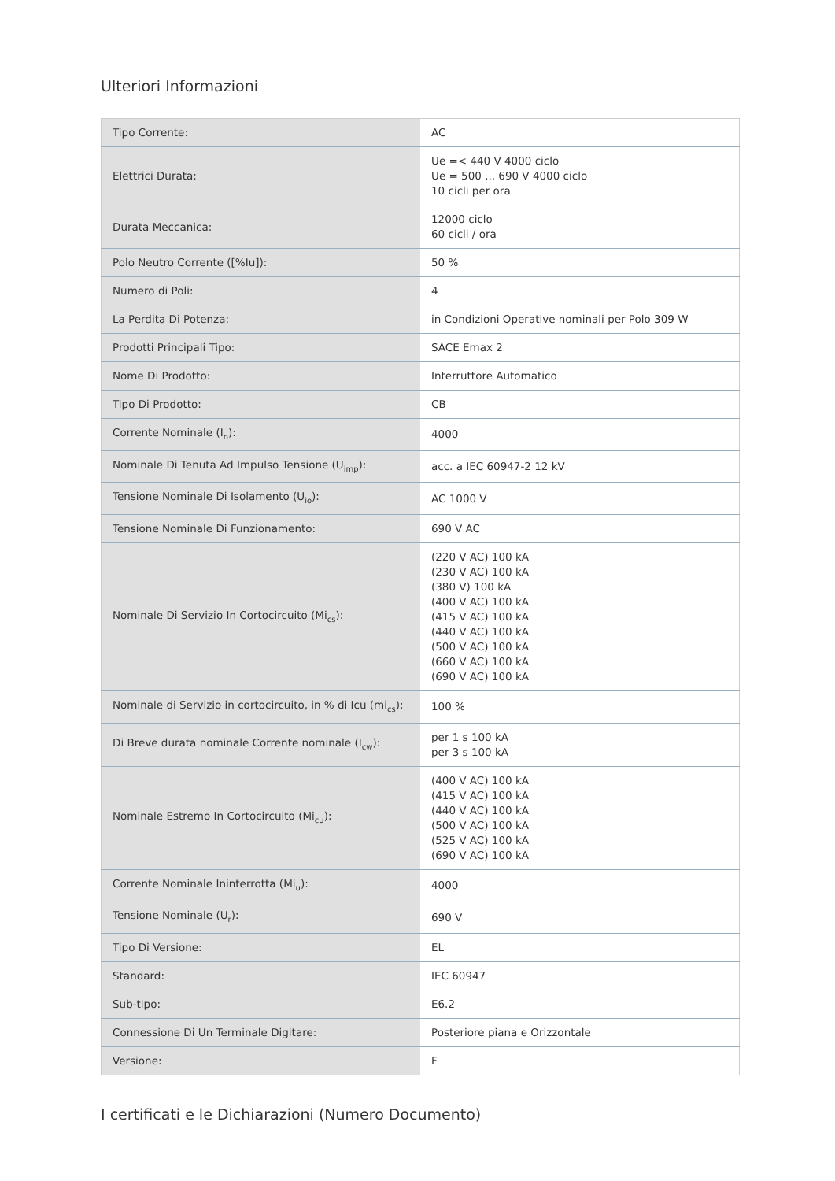Ulteriori Informazioni
| Tipo Corrente: | AC |
| Elettrici Durata: | Ue =< 440 V 4000 ciclo Ue = 500 ... 690 V 4000 ciclo 10 cicli per ora |
| Durata Meccanica: | 12000 ciclo 60 cicli / ora |
| Polo Neutro Corrente ([%Iu]): | 50 % |
| Numero di Poli: | 4 |
| La Perdita Di Potenza: | in Condizioni Operative nominali per Polo 309 W |
| Prodotti Principali Tipo: | SACE Emax 2 |
| Nome Di Prodotto: | Interruttore Automatico |
| Tipo Di Prodotto: | CB |
| Corrente Nominale (I<sub>n</sub>): | 4000 |
| Nominale Di Tenuta Ad Impulso Tensione (U<sub>imp</sub>): | acc. a IEC 60947-2 12 kV |
| Tensione Nominale Di Isolamento (U<sub>io</sub>): | AC 1000 V |
| Tensione Nominale Di Funzionamento: | 690 V AC |
| Nominale Di Servizio In Cortocircuito (Mi<sub>cs</sub>): | (220 V AC) 100 kA (230 V AC) 100 kA (380 V) 100 kA (400 V AC) 100 kA (415 V AC) 100 kA (440 V AC) 100 kA (500 V AC) 100 kA (660 V AC) 100 kA (690 V AC) 100 kA |
| Nominale di Servizio in cortocircuito, in % di Icu (mi<sub>cs</sub>): | 100 % |
| Di Breve durata nominale Corrente nominale (I<sub>cw</sub>): | per 1 s 100 kA per 3 s 100 kA |
| Nominale Estremo In Cortocircuito (Mi<sub>cu</sub>): | (400 V AC) 100 kA (415 V AC) 100 kA (440 V AC) 100 kA (500 V AC) 100 kA (525 V AC) 100 kA (690 V AC) 100 kA |
| Corrente Nominale Ininterrotta (Mi<sub>u</sub>): | 4000 |
| Tensione Nominale (U<sub>r</sub>): | 690 V |
| Tipo Di Versione: | EL |
| Standard: | IEC 60947 |
| Sub-tipo: | E6.2 |
| Connessione Di Un Terminale Digitare: | Posteriore piana e Orizzontale |
| Versione: | F |
I certificati e le Dichiarazioni (Numero Documento)